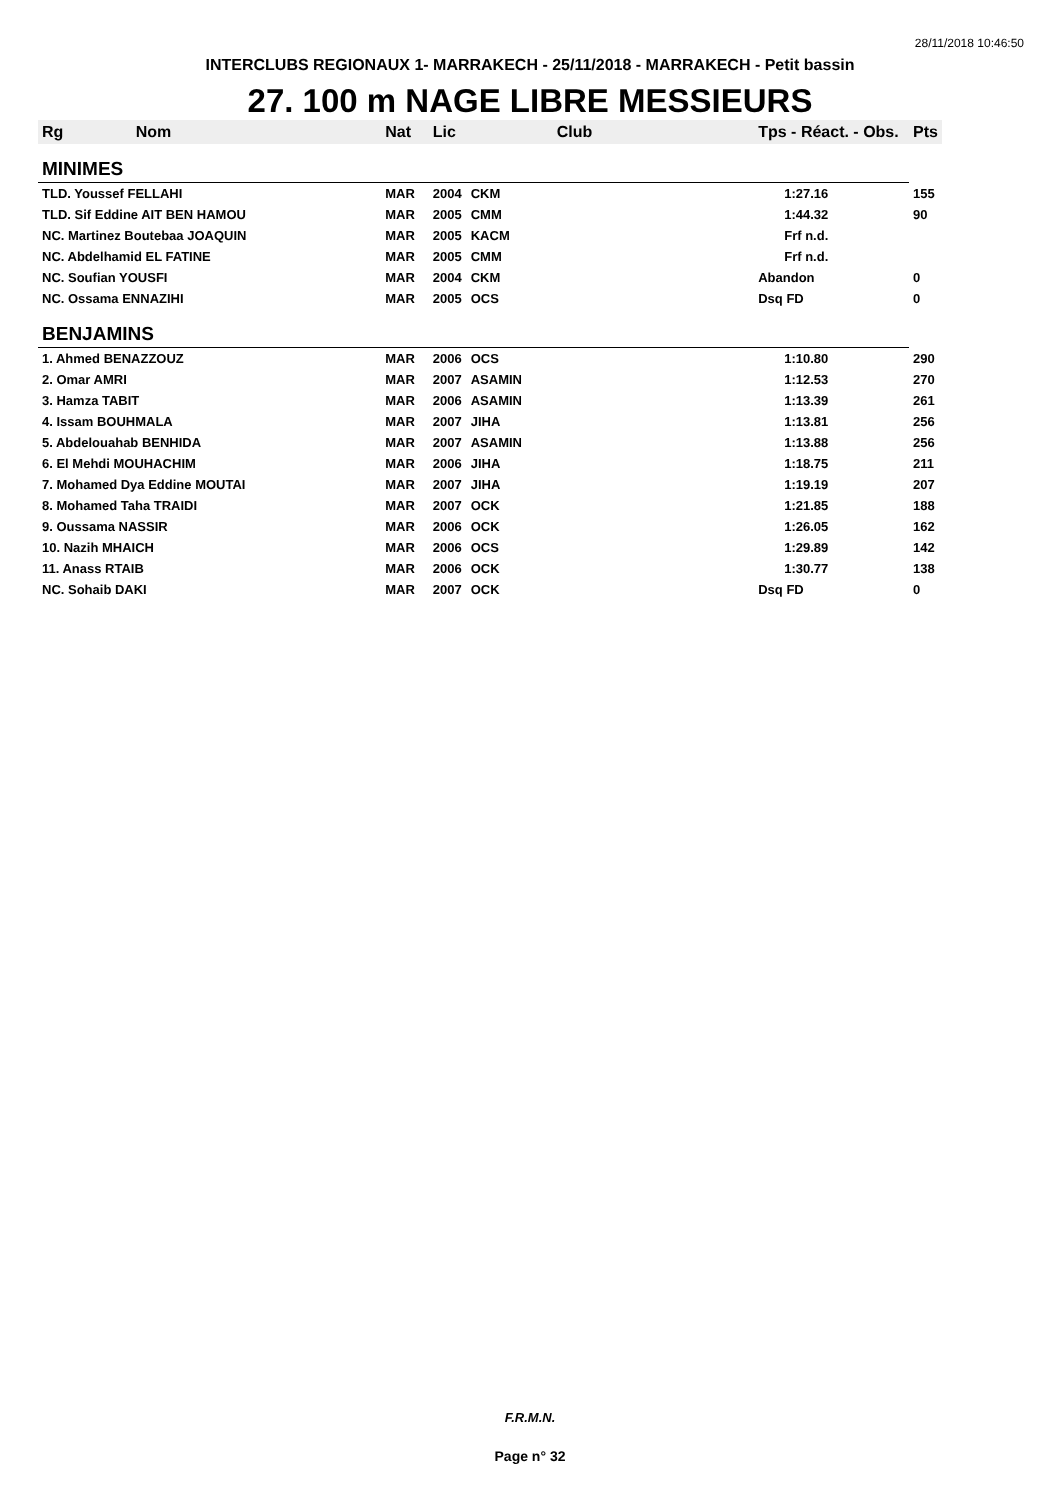28/11/2018 10:46:50
INTERCLUBS REGIONAUX 1- MARRAKECH - 25/11/2018 - MARRAKECH - Petit bassin
27. 100 m NAGE LIBRE MESSIEURS
| Rg | Nom | Nat | Lic | Club | Tps - Réact. - Obs. | Pts |
| --- | --- | --- | --- | --- | --- | --- |
| MINIMES | | | | | | |
| TLD. Youssef FELLAHI | | MAR | 2004 | CKM | 1:27.16 | 155 |
| TLD. Sif Eddine AIT BEN HAMOU | | MAR | 2005 | CMM | 1:44.32 | 90 |
| NC. Martinez Boutebaa JOAQUIN | | MAR | 2005 | KACM | Frf n.d. | |
| NC. Abdelhamid EL FATINE | | MAR | 2005 | CMM | Frf n.d. | |
| NC. Soufian YOUSFI | | MAR | 2004 | CKM | Abandon | 0 |
| NC. Ossama ENNAZIHI | | MAR | 2005 | OCS | Dsq FD | 0 |
| BENJAMINS | | | | | | |
| 1. Ahmed BENAZZOUZ | | MAR | 2006 | OCS | 1:10.80 | 290 |
| 2. Omar AMRI | | MAR | 2007 | ASAMIN | 1:12.53 | 270 |
| 3. Hamza TABIT | | MAR | 2006 | ASAMIN | 1:13.39 | 261 |
| 4. Issam BOUHMALA | | MAR | 2007 | JIHA | 1:13.81 | 256 |
| 5. Abdelouahab BENHIDA | | MAR | 2007 | ASAMIN | 1:13.88 | 256 |
| 6. El Mehdi MOUHACHIM | | MAR | 2006 | JIHA | 1:18.75 | 211 |
| 7. Mohamed Dya Eddine MOUTAI | | MAR | 2007 | JIHA | 1:19.19 | 207 |
| 8. Mohamed Taha TRAIDI | | MAR | 2007 | OCK | 1:21.85 | 188 |
| 9. Oussama NASSIR | | MAR | 2006 | OCK | 1:26.05 | 162 |
| 10. Nazih MHAICH | | MAR | 2006 | OCS | 1:29.89 | 142 |
| 11. Anass RTAIB | | MAR | 2006 | OCK | 1:30.77 | 138 |
| NC. Sohaib DAKI | | MAR | 2007 | OCK | Dsq FD | 0 |
F.R.M.N.
Page n° 32